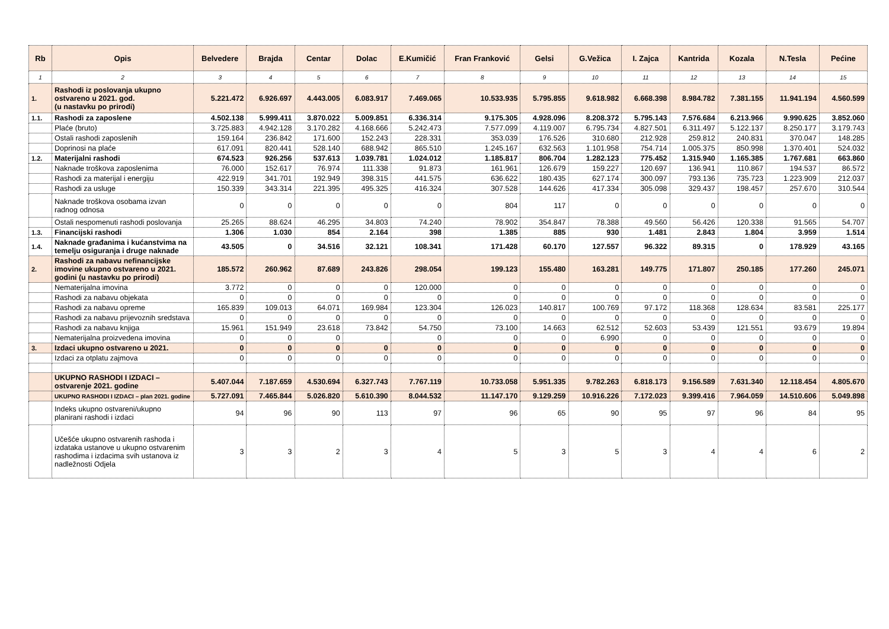| Rb | Opis | Belvedere | Brajda | Centar | Dolac | E.Kumičić | Fran Franković | Gelsi | G.Vežica | I. Zajca | Kantrida | Kozala | N.Tesla | Pećine |
| --- | --- | --- | --- | --- | --- | --- | --- | --- | --- | --- | --- | --- | --- | --- |
| 1 | 2 | 3 | 4 | 5 | 6 | 7 | 8 | 9 | 10 | 11 | 12 | 13 | 14 | 15 |
| 1. | Rashodi iz poslovanja ukupno ostvareno u 2021. god. (u nastavku po prirodi) | 5.221.472 | 6.926.697 | 4.443.005 | 6.083.917 | 7.469.065 | 10.533.935 | 5.795.855 | 9.618.982 | 6.668.398 | 8.984.782 | 7.381.155 | 11.941.194 | 4.560.599 |
| 1.1. | Rashodi za zaposlene | 4.502.138 | 5.999.411 | 3.870.022 | 5.009.851 | 6.336.314 | 9.175.305 | 4.928.096 | 8.208.372 | 5.795.143 | 7.576.684 | 6.213.966 | 9.990.625 | 3.852.060 |
| | Plaće (bruto) | 3.725.883 | 4.942.128 | 3.170.282 | 4.168.666 | 5.242.473 | 7.577.099 | 4.119.007 | 6.795.734 | 4.827.501 | 6.311.497 | 5.122.137 | 8.250.177 | 3.179.743 |
| | Ostali rashodi zaposlenih | 159.164 | 236.842 | 171.600 | 152.243 | 228.331 | 353.039 | 176.526 | 310.680 | 212.928 | 259.812 | 240.831 | 370.047 | 148.285 |
| | Doprinosi na plaće | 617.091 | 820.441 | 528.140 | 688.942 | 865.510 | 1.245.167 | 632.563 | 1.101.958 | 754.714 | 1.005.375 | 850.998 | 1.370.401 | 524.032 |
| 1.2. | Materijalni rashodi | 674.523 | 926.256 | 537.613 | 1.039.781 | 1.024.012 | 1.185.817 | 806.704 | 1.282.123 | 775.452 | 1.315.940 | 1.165.385 | 1.767.681 | 663.860 |
| | Naknade troškova zaposlenima | 76.000 | 152.617 | 76.974 | 111.338 | 91.873 | 161.961 | 126.679 | 159.227 | 120.697 | 136.941 | 110.867 | 194.537 | 86.572 |
| | Rashodi za materijal i energiju | 422.919 | 341.701 | 192.949 | 398.315 | 441.575 | 636.622 | 180.435 | 627.174 | 300.097 | 793.136 | 735.723 | 1.223.909 | 212.037 |
| | Rashodi za usluge | 150.339 | 343.314 | 221.395 | 495.325 | 416.324 | 307.528 | 144.626 | 417.334 | 305.098 | 329.437 | 198.457 | 257.670 | 310.544 |
| | Naknade troškova osobama izvan radnog odnosa | 0 | 0 | 0 | 0 | 0 | 804 | 117 | 0 | 0 | 0 | 0 | 0 | 0 |
| | Ostali nespomenuti rashodi poslovanja | 25.265 | 88.624 | 46.295 | 34.803 | 74.240 | 78.902 | 354.847 | 78.388 | 49.560 | 56.426 | 120.338 | 91.565 | 54.707 |
| 1.3. | Financijski rashodi | 1.306 | 1.030 | 854 | 2.164 | 398 | 1.385 | 885 | 930 | 1.481 | 2.843 | 1.804 | 3.959 | 1.514 |
| 1.4. | Naknade građanima i kućanstvima na temelju osiguranja i druge naknade | 43.505 | 0 | 34.516 | 32.121 | 108.341 | 171.428 | 60.170 | 127.557 | 96.322 | 89.315 | 0 | 178.929 | 43.165 |
| 2. | Rashodi za nabavu nefinancijske imovine ukupno ostvareno u 2021. godini (u nastavku po prirodi) | 185.572 | 260.962 | 87.689 | 243.826 | 298.054 | 199.123 | 155.480 | 163.281 | 149.775 | 171.807 | 250.185 | 177.260 | 245.071 |
| | Nematerijalna imovina | 3.772 | 0 | 0 | 0 | 120.000 | 0 | 0 | 0 | 0 | 0 | 0 | 0 | 0 |
| | Rashodi za nabavu objekata | 0 | 0 | 0 | 0 | 0 | 0 | 0 | 0 | 0 | 0 | 0 | 0 | 0 |
| | Rashodi za nabavu opreme | 165.839 | 109.013 | 64.071 | 169.984 | 123.304 | 126.023 | 140.817 | 100.769 | 97.172 | 118.368 | 128.634 | 83.581 | 225.177 |
| | Rashodi za nabavu prijevoznih sredstava | 0 | 0 | 0 | 0 | 0 | 0 | 0 | 0 | 0 | 0 | 0 | 0 | 0 |
| | Rashodi za nabavu knjiga | 15.961 | 151.949 | 23.618 | 73.842 | 54.750 | 73.100 | 14.663 | 62.512 | 52.603 | 53.439 | 121.551 | 93.679 | 19.894 |
| | Nematerijalna proizvedena imovina | 0 | 0 | 0 | | 0 | 0 | 0 | 6.990 | 0 | 0 | 0 | 0 | 0 |
| 3. | Izdaci ukupno ostvareno u 2021. | 0 | 0 | 0 | 0 | 0 | 0 | 0 | 0 | 0 | 0 | 0 | 0 | 0 |
| | Izdaci za otplatu zajmova | 0 | 0 | 0 | 0 | 0 | 0 | 0 | 0 | 0 | 0 | 0 | 0 | 0 |
| | UKUPNO RASHODI I IZDACI – ostvarenje 2021. godine | 5.407.044 | 7.187.659 | 4.530.694 | 6.327.743 | 7.767.119 | 10.733.058 | 5.951.335 | 9.782.263 | 6.818.173 | 9.156.589 | 7.631.340 | 12.118.454 | 4.805.670 |
| | UKUPNO RASHODI I IZDACI – plan 2021. godine | 5.727.091 | 7.465.844 | 5.026.820 | 5.610.390 | 8.044.532 | 11.147.170 | 9.129.259 | 10.916.226 | 7.172.023 | 9.399.416 | 7.964.059 | 14.510.606 | 5.049.898 |
| | Indeks ukupno ostvareni/ukupno planirani rashodi i izdaci | 94 | 96 | 90 | 113 | 97 | 96 | 65 | 90 | 95 | 97 | 96 | 84 | 95 |
| | Učešće ukupno ostvarenih rashoda i izdataka ustanove u ukupno ostvarenim rashodima i izdacima svih ustanova iz nadležnosti Odjela | 3 | 3 | 2 | 3 | 4 | 5 | 3 | 5 | 3 | 4 | 4 | 6 | 2 |